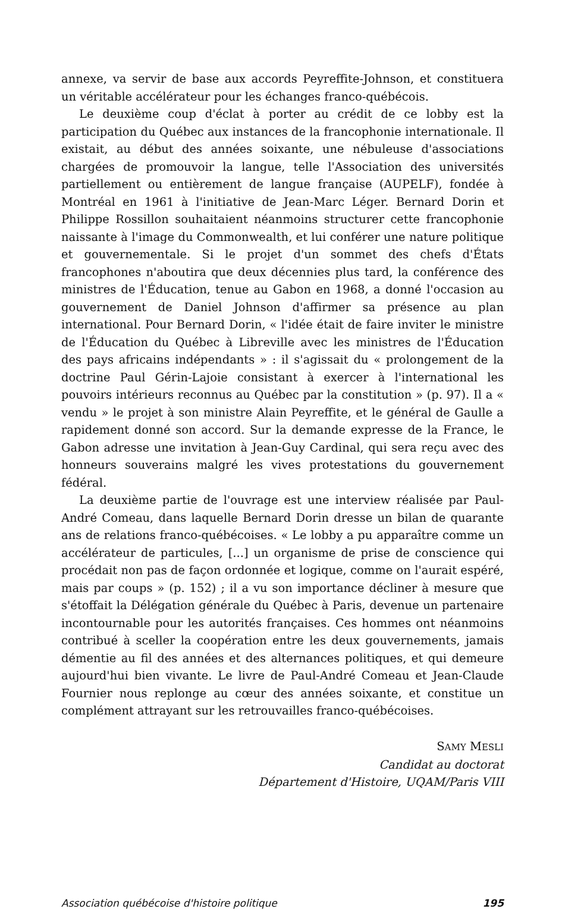annexe, va servir de base aux accords Peyreffite-Johnson, et constituera un véritable accélérateur pour les échanges franco-québécois.
Le deuxième coup d'éclat à porter au crédit de ce lobby est la participation du Québec aux instances de la francophonie internationale. Il existait, au début des années soixante, une nébuleuse d'associations chargées de promouvoir la langue, telle l'Association des universités partiellement ou entièrement de langue française (AUPELF), fondée à Montréal en 1961 à l'initiative de Jean-Marc Léger. Bernard Dorin et Philippe Rossillon souhaitaient néanmoins structurer cette francophonie naissante à l'image du Commonwealth, et lui conférer une nature politique et gouvernementale. Si le projet d'un sommet des chefs d'États francophones n'aboutira que deux décennies plus tard, la conférence des ministres de l'Éducation, tenue au Gabon en 1968, a donné l'occasion au gouvernement de Daniel Johnson d'affirmer sa présence au plan international. Pour Bernard Dorin, « l'idée était de faire inviter le ministre de l'Éducation du Québec à Libreville avec les ministres de l'Éducation des pays africains indépendants » : il s'agissait du « prolongement de la doctrine Paul Gérin-Lajoie consistant à exercer à l'international les pouvoirs intérieurs reconnus au Québec par la constitution » (p. 97). Il a « vendu » le projet à son ministre Alain Peyreffite, et le général de Gaulle a rapidement donné son accord. Sur la demande expresse de la France, le Gabon adresse une invitation à Jean-Guy Cardinal, qui sera reçu avec des honneurs souverains malgré les vives protestations du gouvernement fédéral.
La deuxième partie de l'ouvrage est une interview réalisée par Paul-André Comeau, dans laquelle Bernard Dorin dresse un bilan de quarante ans de relations franco-québécoises. « Le lobby a pu apparaître comme un accélérateur de particules, [...] un organisme de prise de conscience qui procédait non pas de façon ordonnée et logique, comme on l'aurait espéré, mais par coups » (p. 152) ; il a vu son importance décliner à mesure que s'étoffait la Délégation générale du Québec à Paris, devenue un partenaire incontournable pour les autorités françaises. Ces hommes ont néanmoins contribué à sceller la coopération entre les deux gouvernements, jamais démentie au fil des années et des alternances politiques, et qui demeure aujourd'hui bien vivante. Le livre de Paul-André Comeau et Jean-Claude Fournier nous replonge au cœur des années soixante, et constitue un complément attrayant sur les retrouvailles franco-québécoises.
SAMY MESLI
Candidat au doctorat
Département d'Histoire, UQAM/Paris VIII
Association québécoise d'histoire politique 195